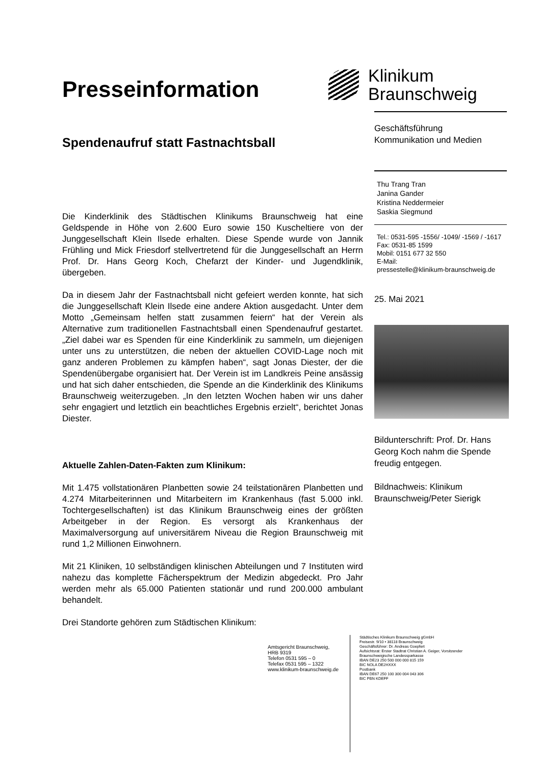Presseinformation
Spendenaufruf statt Fastnachtsball
Die Kinderklinik des Städtischen Klinikums Braunschweig hat eine Geldspende in Höhe von 2.600 Euro sowie 150 Kuscheltiere von der Junggesellschaft Klein Ilsede erhalten. Diese Spende wurde von Jannik Frühling und Mick Friesdorf stellvertretend für die Junggesellschaft an Herrn Prof. Dr. Hans Georg Koch, Chefarzt der Kinder- und Jugendklinik, übergeben.
Da in diesem Jahr der Fastnachtsball nicht gefeiert werden konnte, hat sich die Junggesellschaft Klein Ilsede eine andere Aktion ausgedacht. Unter dem Motto „Gemeinsam helfen statt zusammen feiern“ hat der Verein als Alternative zum traditionellen Fastnachtsball einen Spendenaufruf gestartet. „Ziel dabei war es Spenden für eine Kinderklinik zu sammeln, um diejenigen unter uns zu unterstützen, die neben der aktuellen COVID-Lage noch mit ganz anderen Problemen zu kämpfen haben“, sagt Jonas Diester, der die Spendenübergabe organisiert hat. Der Verein ist im Landkreis Peine ansässig und hat sich daher entschieden, die Spende an die Kinderklinik des Klinikums Braunschweig weiterzugeben. „In den letzten Wochen haben wir uns daher sehr engagiert und letztlich ein beachtliches Ergebnis erzielt“, berichtet Jonas Diester.
Aktuelle Zahlen-Daten-Fakten zum Klinikum:
Mit 1.475 vollstationären Planbetten sowie 24 teilstationären Planbetten und 4.274 Mitarbeiterinnen und Mitarbeitern im Krankenhaus (fast 5.000 inkl. Tochtergesellschaften) ist das Klinikum Braunschweig eines der größten Arbeitgeber in der Region. Es versorgt als Krankenhaus der Maximalversorgung auf universitärem Niveau die Region Braunschweig mit rund 1,2 Millionen Einwohnern.
Mit 21 Kliniken, 10 selbständigen klinischen Abteilungen und 7 Instituten wird nahezu das komplette Fächerspektrum der Medizin abgedeckt. Pro Jahr werden mehr als 65.000 Patienten stationär und rund 200.000 ambulant behandelt.
Drei Standorte gehören zum Städtischen Klinikum:
Klinikum
Braunschweig
Geschäftsführung
Kommunikation und Medien
Thu Trang Tran
Janina Gander
Kristina Neddermeier
Saskia Siegmund
Tel.: 0531-595 -1556/ -1049/ -1569 / -1617
Fax: 0531-85 1599
Mobil: 0151 677 32 550
E-Mail:
pressestelle@klinikum-braunschweig.de
25. Mai 2021
Bildunterschrift: Prof. Dr. Hans Georg Koch nahm die Spende freudig entgegen.
Bildnachweis: Klinikum Braunschweig/Peter Sierigk
Amtsgericht Braunschweig,
HRB 9319
Telefon 0531 595 – 0
Telefax 0531 595 – 1322
www.klinikum-braunschweig.de
Städtisches Klinikum Braunschweig gGmbH
Freisestr. 9/10 • 38118 Braunschweig
Geschäftsführer: Dr. Andreas Goepfert
Aufsichtsrat: Erster Stadtrat Christian A. Geiger, Vorsitzender
Braunschweigische Landessparkasse
IBAN DE23 250 500 000 000 815 159
BIC NOLA DE2HXXX
Postbank
IBAN DE67 250 100 300 004 043 306
BIC PBN KDEFF